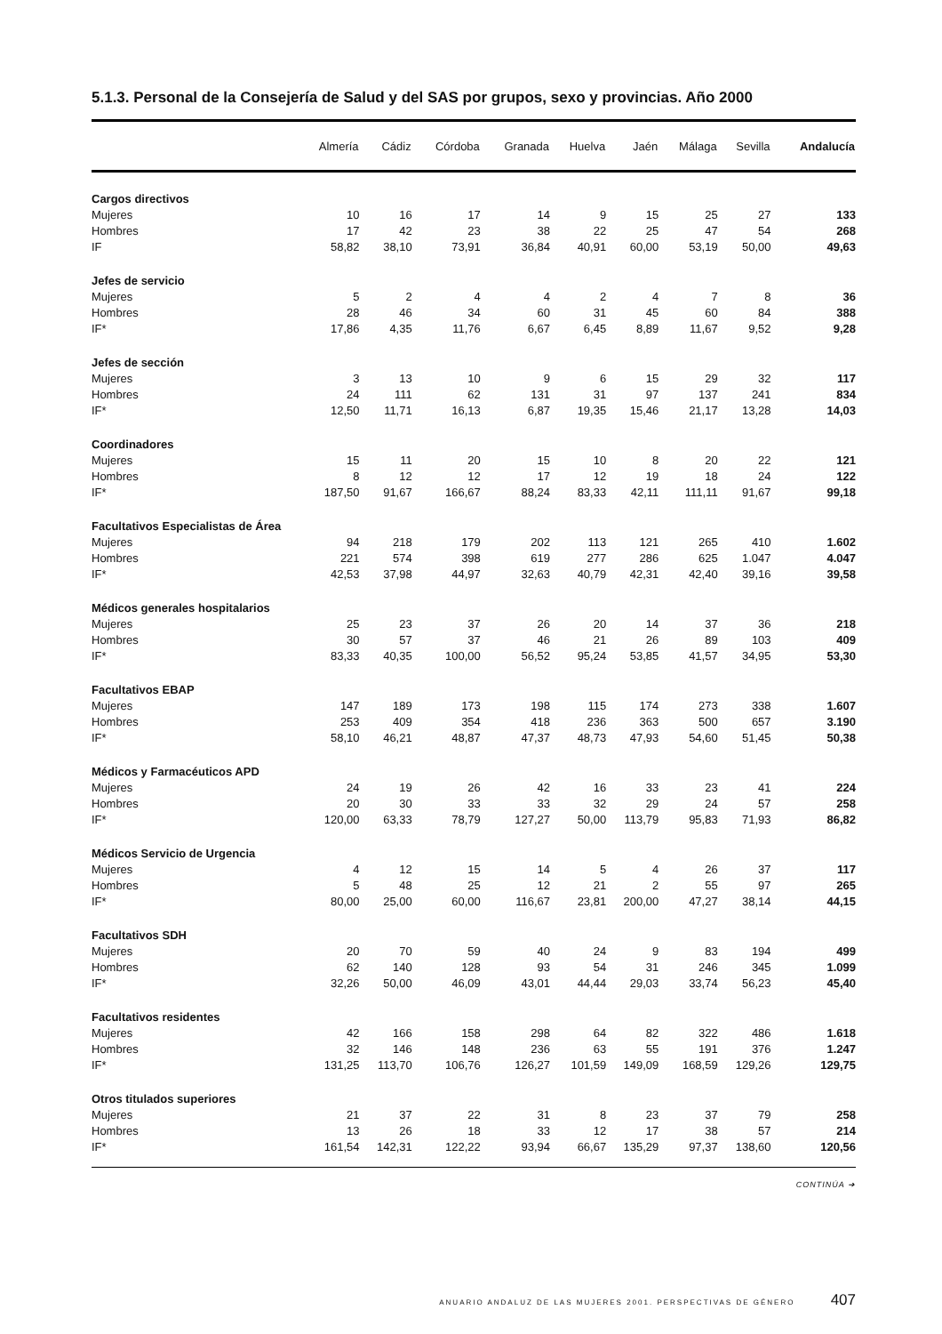5.1.3. Personal de la Consejería de Salud y del SAS por grupos, sexo y provincias. Año 2000
| | Almería | Cádiz | Córdoba | Granada | Huelva | Jaén | Málaga | Sevilla | Andalucía |
| --- | --- | --- | --- | --- | --- | --- | --- | --- | --- |
| Cargos directivos | | | | | | | | | |
| Mujeres | 10 | 16 | 17 | 14 | 9 | 15 | 25 | 27 | 133 |
| Hombres | 17 | 42 | 23 | 38 | 22 | 25 | 47 | 54 | 268 |
| IF | 58,82 | 38,10 | 73,91 | 36,84 | 40,91 | 60,00 | 53,19 | 50,00 | 49,63 |
| Jefes de servicio | | | | | | | | | |
| Mujeres | 5 | 2 | 4 | 4 | 2 | 4 | 7 | 8 | 36 |
| Hombres | 28 | 46 | 34 | 60 | 31 | 45 | 60 | 84 | 388 |
| IF* | 17,86 | 4,35 | 11,76 | 6,67 | 6,45 | 8,89 | 11,67 | 9,52 | 9,28 |
| Jefes de sección | | | | | | | | | |
| Mujeres | 3 | 13 | 10 | 9 | 6 | 15 | 29 | 32 | 117 |
| Hombres | 24 | 111 | 62 | 131 | 31 | 97 | 137 | 241 | 834 |
| IF* | 12,50 | 11,71 | 16,13 | 6,87 | 19,35 | 15,46 | 21,17 | 13,28 | 14,03 |
| Coordinadores | | | | | | | | | |
| Mujeres | 15 | 11 | 20 | 15 | 10 | 8 | 20 | 22 | 121 |
| Hombres | 8 | 12 | 12 | 17 | 12 | 19 | 18 | 24 | 122 |
| IF* | 187,50 | 91,67 | 166,67 | 88,24 | 83,33 | 42,11 | 111,11 | 91,67 | 99,18 |
| Facultativos Especialistas de Área | | | | | | | | | |
| Mujeres | 94 | 218 | 179 | 202 | 113 | 121 | 265 | 410 | 1.602 |
| Hombres | 221 | 574 | 398 | 619 | 277 | 286 | 625 | 1.047 | 4.047 |
| IF* | 42,53 | 37,98 | 44,97 | 32,63 | 40,79 | 42,31 | 42,40 | 39,16 | 39,58 |
| Médicos generales hospitalarios | | | | | | | | | |
| Mujeres | 25 | 23 | 37 | 26 | 20 | 14 | 37 | 36 | 218 |
| Hombres | 30 | 57 | 37 | 46 | 21 | 26 | 89 | 103 | 409 |
| IF* | 83,33 | 40,35 | 100,00 | 56,52 | 95,24 | 53,85 | 41,57 | 34,95 | 53,30 |
| Facultativos EBAP | | | | | | | | | |
| Mujeres | 147 | 189 | 173 | 198 | 115 | 174 | 273 | 338 | 1.607 |
| Hombres | 253 | 409 | 354 | 418 | 236 | 363 | 500 | 657 | 3.190 |
| IF* | 58,10 | 46,21 | 48,87 | 47,37 | 48,73 | 47,93 | 54,60 | 51,45 | 50,38 |
| Médicos y Farmacéuticos APD | | | | | | | | | |
| Mujeres | 24 | 19 | 26 | 42 | 16 | 33 | 23 | 41 | 224 |
| Hombres | 20 | 30 | 33 | 33 | 32 | 29 | 24 | 57 | 258 |
| IF* | 120,00 | 63,33 | 78,79 | 127,27 | 50,00 | 113,79 | 95,83 | 71,93 | 86,82 |
| Médicos Servicio de Urgencia | | | | | | | | | |
| Mujeres | 4 | 12 | 15 | 14 | 5 | 4 | 26 | 37 | 117 |
| Hombres | 5 | 48 | 25 | 12 | 21 | 2 | 55 | 97 | 265 |
| IF* | 80,00 | 25,00 | 60,00 | 116,67 | 23,81 | 200,00 | 47,27 | 38,14 | 44,15 |
| Facultativos SDH | | | | | | | | | |
| Mujeres | 20 | 70 | 59 | 40 | 24 | 9 | 83 | 194 | 499 |
| Hombres | 62 | 140 | 128 | 93 | 54 | 31 | 246 | 345 | 1.099 |
| IF* | 32,26 | 50,00 | 46,09 | 43,01 | 44,44 | 29,03 | 33,74 | 56,23 | 45,40 |
| Facultativos residentes | | | | | | | | | |
| Mujeres | 42 | 166 | 158 | 298 | 64 | 82 | 322 | 486 | 1.618 |
| Hombres | 32 | 146 | 148 | 236 | 63 | 55 | 191 | 376 | 1.247 |
| IF* | 131,25 | 113,70 | 106,76 | 126,27 | 101,59 | 149,09 | 168,59 | 129,26 | 129,75 |
| Otros titulados superiores | | | | | | | | | |
| Mujeres | 21 | 37 | 22 | 31 | 8 | 23 | 37 | 79 | 258 |
| Hombres | 13 | 26 | 18 | 33 | 12 | 17 | 38 | 57 | 214 |
| IF* | 161,54 | 142,31 | 122,22 | 93,94 | 66,67 | 135,29 | 97,37 | 138,60 | 120,56 |
CONTINÚA ➔
ANUARIO ANDALUZ DE LAS MUJERES 2001. PERSPECTIVAS DE GÉNERO 407